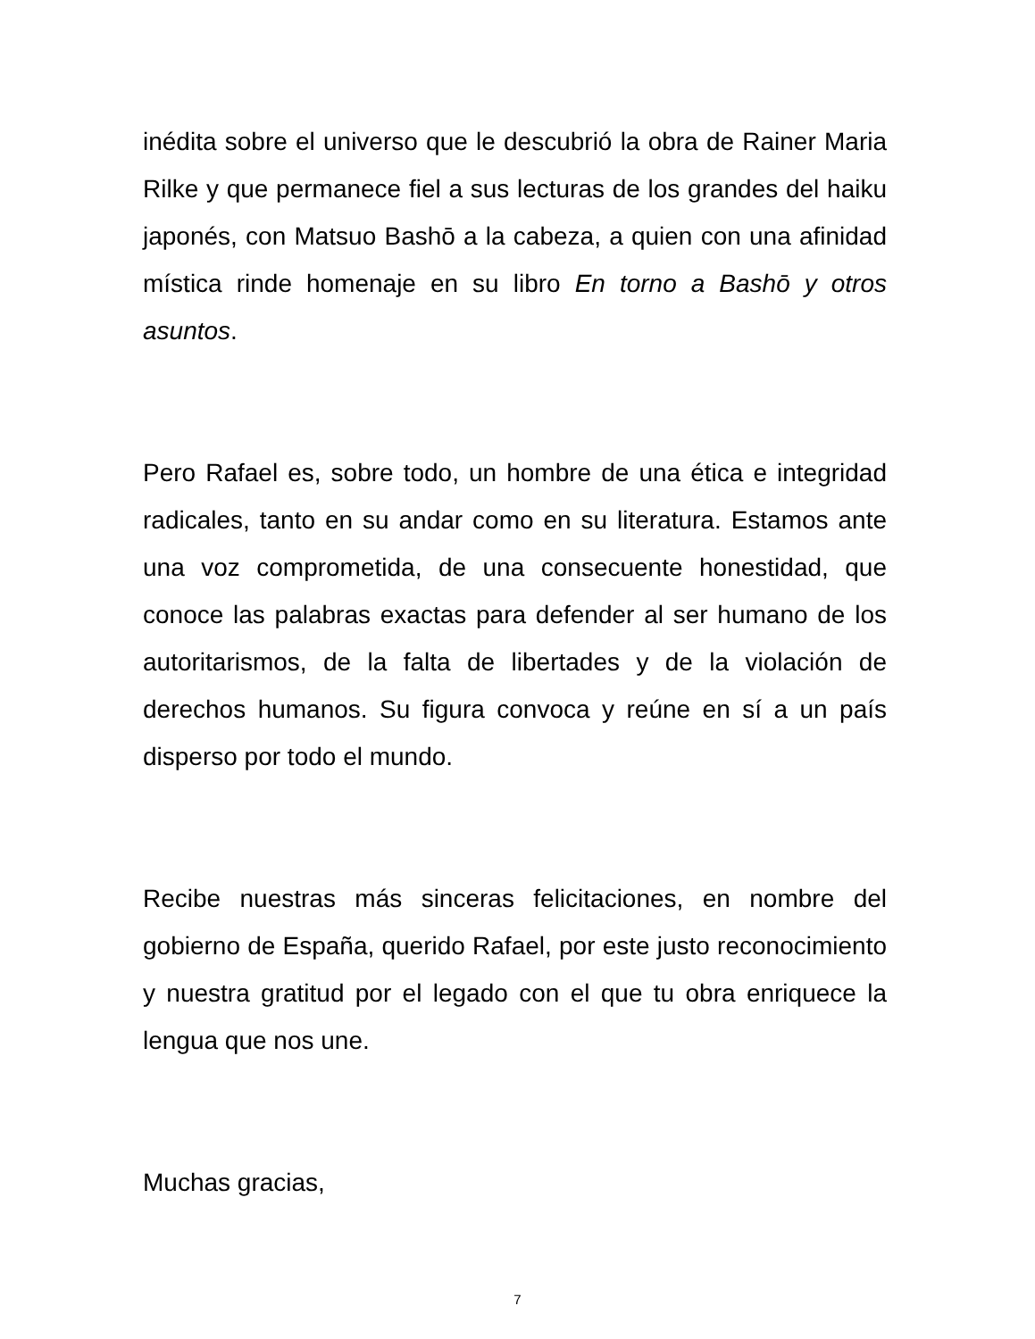inédita sobre el universo que le descubrió la obra de Rainer Maria Rilke y que permanece fiel a sus lecturas de los grandes del haiku japonés, con Matsuo Bashō a la cabeza, a quien con una afinidad mística rinde homenaje en su libro En torno a Bashō y otros asuntos.
Pero Rafael es, sobre todo, un hombre de una ética e integridad radicales, tanto en su andar como en su literatura. Estamos ante una voz comprometida, de una consecuente honestidad, que conoce las palabras exactas para defender al ser humano de los autoritarismos, de la falta de libertades y de la violación de derechos humanos. Su figura convoca y reúne en sí a un país disperso por todo el mundo.
Recibe nuestras más sinceras felicitaciones, en nombre del gobierno de España, querido Rafael, por este justo reconocimiento y nuestra gratitud por el legado con el que tu obra enriquece la lengua que nos une.
Muchas gracias,
7